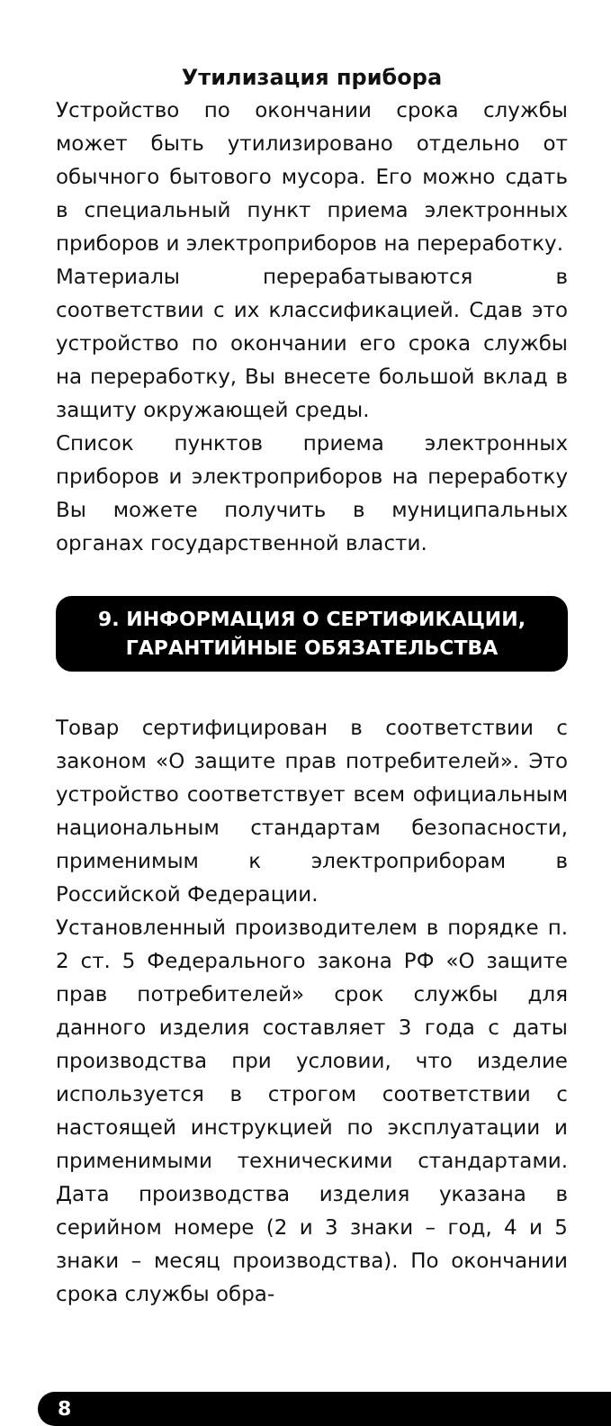Утилизация прибора
Устройство по окончании срока службы может быть утилизировано отдельно от обычного бытового мусора. Его можно сдать в специальный пункт приема электронных приборов и электроприборов на переработку.
Материалы перерабатываются в соответствии с их классификацией. Сдав это устройство по окончании его срока службы на переработку, Вы внесете большой вклад в защиту окружающей среды.
Список пунктов приема электронных приборов и электроприборов на переработку Вы можете получить в муниципальных органах государственной власти.
9. ИНФОРМАЦИЯ О СЕРТИФИКАЦИИ,
ГАРАНТИЙНЫЕ ОБЯЗАТЕЛЬСТВА
Товар сертифицирован в соответствии с законом «О защите прав потребителей». Это устройство соответствует всем официальным национальным стандартам безопасности, применимым к электроприборам в Российской Федерации.
Установленный производителем в порядке п. 2 ст. 5 Федерального закона РФ «О защите прав потребителей» срок службы для данного изделия составляет 3 года с даты производства при условии, что изделие используется в строгом соответствии с настоящей инструкцией по эксплуатации и применимыми техническими стандартами. Дата производства изделия указана в серийном номере (2 и 3 знаки – год, 4 и 5 знаки – месяц производства). По окончании срока службы обра-
8